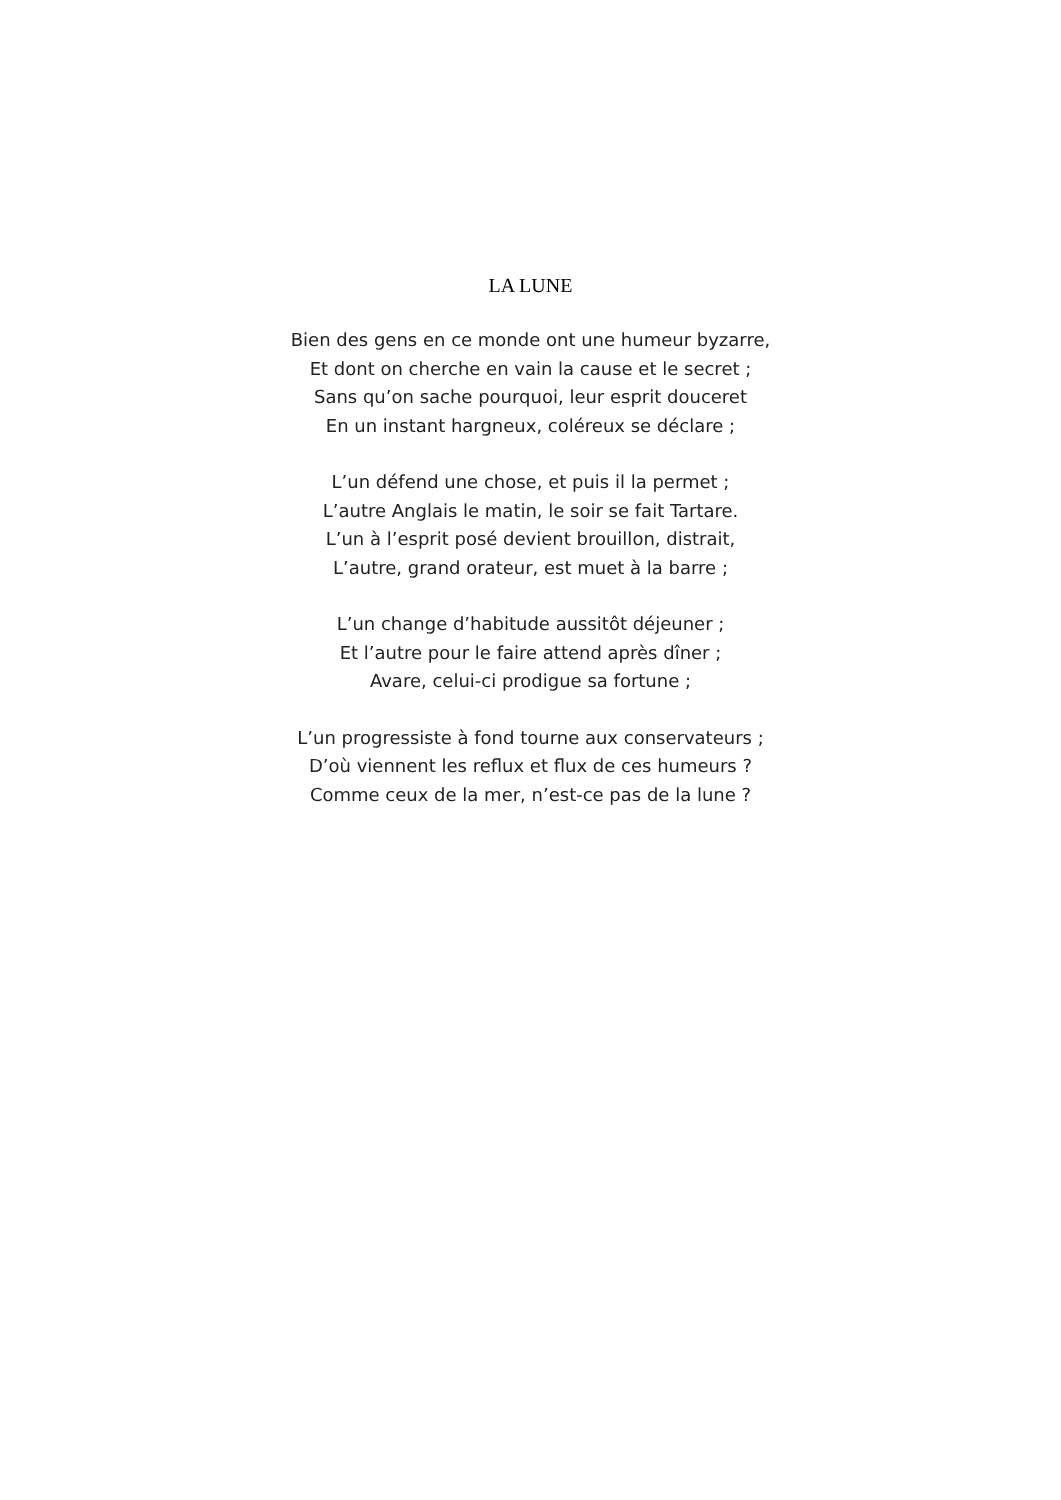LA LUNE
Bien des gens en ce monde ont une humeur byzarre,
Et dont on cherche en vain la cause et le secret ;
Sans qu’on sache pourquoi, leur esprit douceret
En un instant hargneux, coléreux se déclare ;
L’un défend une chose, et puis il la permet ;
L’autre Anglais le matin, le soir se fait Tartare.
L’un à l’esprit posé devient brouillon, distrait,
L’autre, grand orateur, est muet à la barre ;
L’un change d’habitude aussitôt déjeuner ;
Et l’autre pour le faire attend après dîner ;
Avare, celui-ci prodigue sa fortune ;
L’un progressiste à fond tourne aux conservateurs ;
D’où viennent les reflux et flux de ces humeurs ?
Comme ceux de la mer, n’est-ce pas de la lune ?